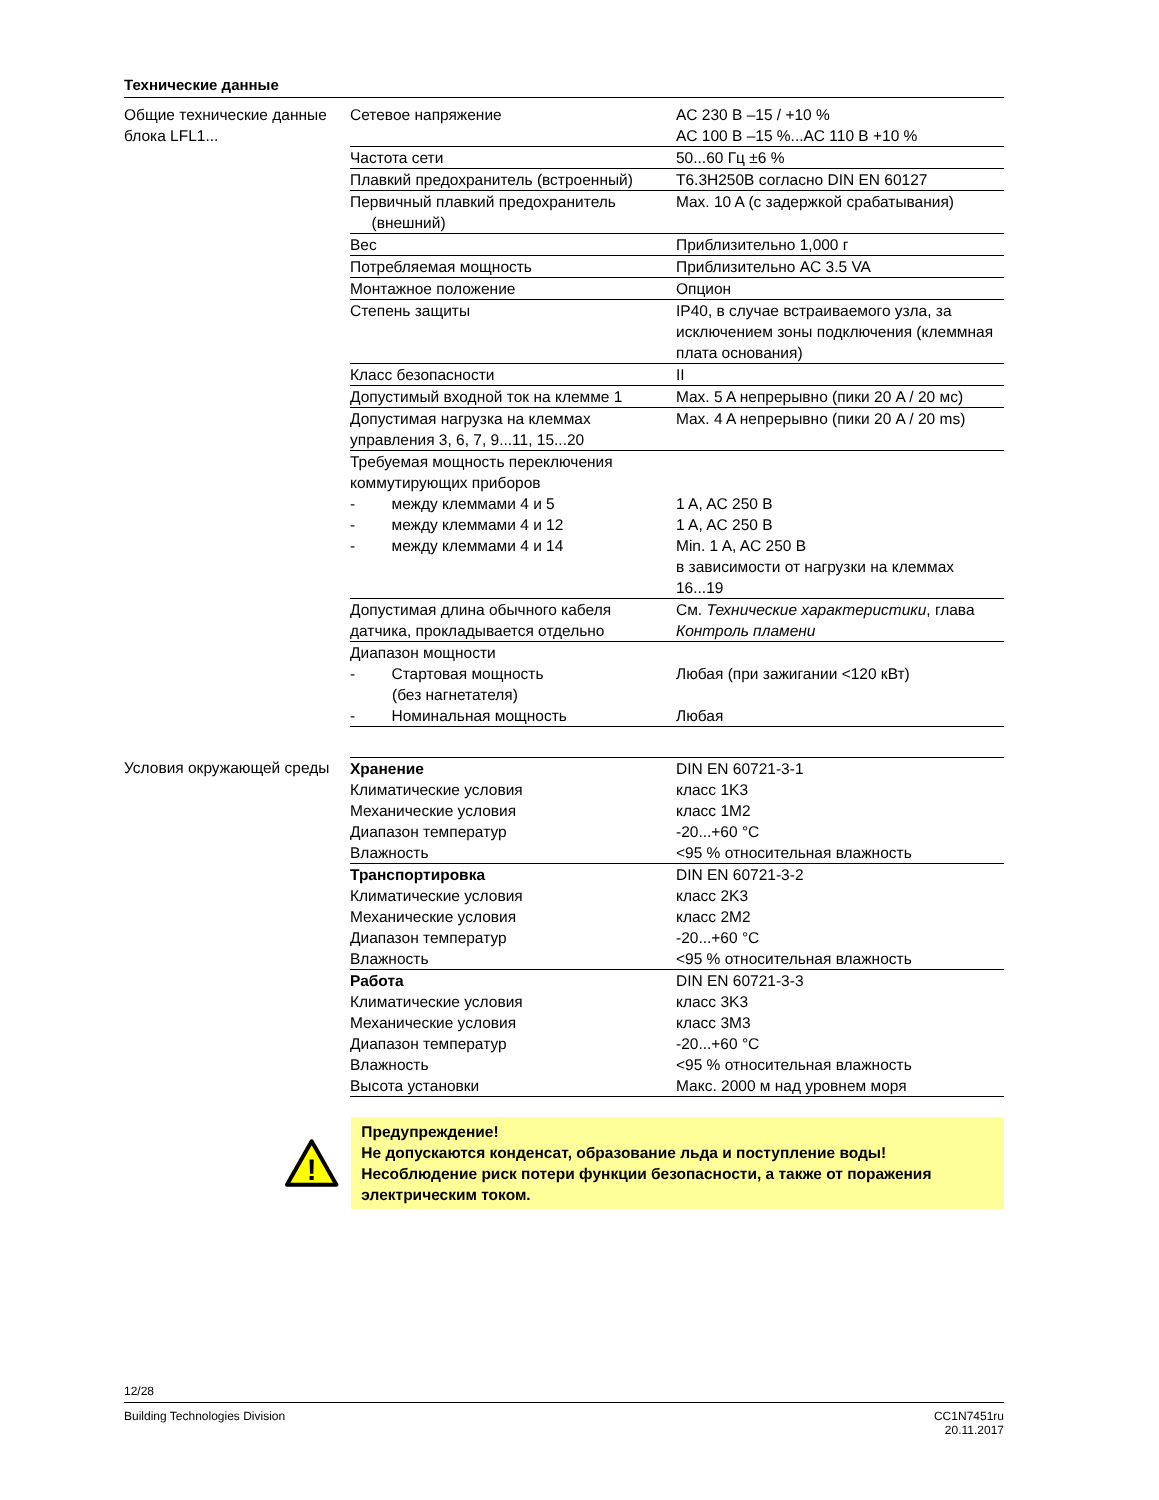Технические данные
Общие технические данные блока LFL1...
| Сетевое напряжение | AC 230 B –15 / +10 % AC 100 B –15 %...AC 110 B +10 % |
| Частота сети | 50...60 Гц ±6 % |
| Плавкий предохранитель (встроенный) | T6.3H250B согласно DIN EN 60127 |
| Первичный плавкий предохранитель (внешний) | Max. 10 A (с задержкой срабатывания) |
| Вес | Приблизительно 1,000 г |
| Потребляемая мощность | Приблизительно AC 3.5 VA |
| Монтажное положение | Опцион |
| Степень защиты | IP40, в случае встраиваемого узла, за исключением зоны подключения (клеммная плата основания) |
| Класс безопасности | II |
| Допустимый входной ток на клемме 1 | Max. 5 A непрерывно (пики 20 A / 20 мс) |
| Допустимая нагрузка на клеммах управления 3, 6, 7, 9...11, 15...20 | Max. 4 A непрерывно (пики 20 A / 20 ms) |
| Требуемая мощность переключения коммутирующих приборов | |
| - между клеммами 4 и 5 | 1 A, AC 250 B |
| - между клеммами 4 и 12 | 1 A, AC 250 B |
| - между клеммами 4 и 14 | Min. 1 A, AC 250 B в зависимости от нагрузки на клеммах 16...19 |
| Допустимая длина обычного кабеля датчика, прокладывается отдельно | См. Технические характеристики , глава Контроль пламени |
| Диапазон мощности | |
| - Стартовая мощность (без нагнетателя) | Любая (при зажигании <120 кВт) |
| - Номинальная мощность | Любая |
Условия окружающей среды
| Хранение | DIN EN 60721-3-1 |
| Климатические условия | класс 1K3 |
| Механические условия | класс 1M2 |
| Диапазон температур | -20...+60 °C |
| Влажность | <95 % относительная влажность |
| Транспортировка | DIN EN 60721-3-2 |
| Климатические условия | класс 2K3 |
| Механические условия | класс 2M2 |
| Диапазон температур | -20...+60 °C |
| Влажность | <95 % относительная влажность |
| Работа | DIN EN 60721-3-3 |
| Климатические условия | класс 3K3 |
| Механические условия | класс 3M3 |
| Диапазон температур | -20...+60 °C |
| Влажность | <95 % относительная влажность |
| Высота установки | Макс. 2000 м над уровнем моря |
!
Предупреждение!
Не допускаются конденсат, образование льда и поступление воды!
Несоблюдение риск потери функции безопасности, а также от поражения электрическим током.
12/28
Building Technologies Division CC1N7451ru
20.11.2017